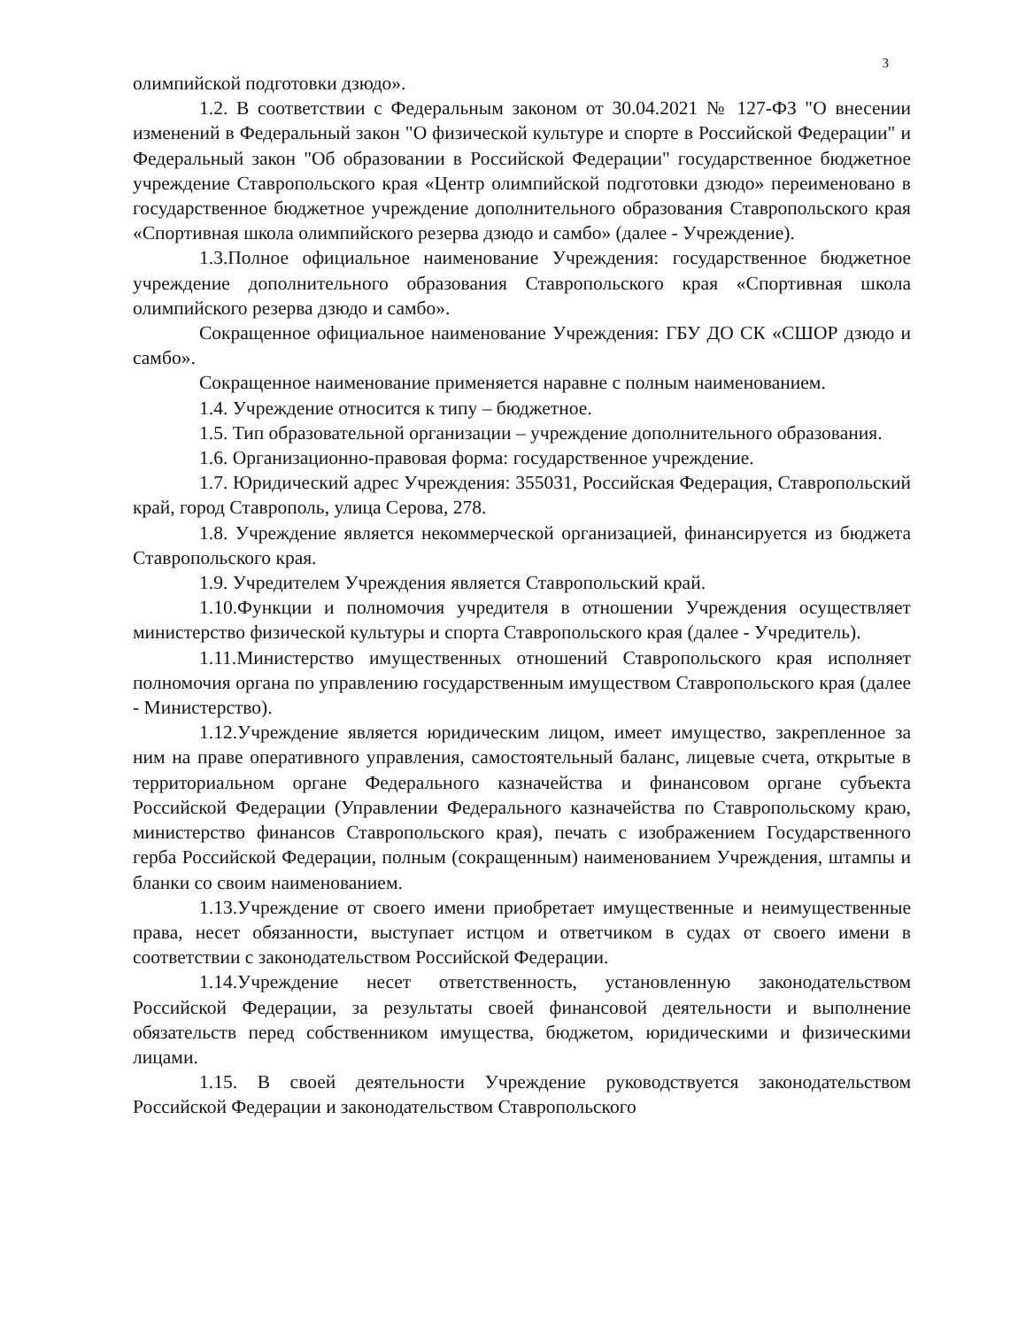3
олимпийской подготовки дзюдо».
1.2. В соответствии с Федеральным законом от 30.04.2021 № 127-ФЗ "О внесении изменений в Федеральный закон "О физической культуре и спорте в Российской Федерации" и Федеральный закон "Об образовании в Российской Федерации" государственное бюджетное учреждение Ставропольского края «Центр олимпийской подготовки дзюдо» переименовано в государственное бюджетное учреждение дополнительного образования Ставропольского края «Спортивная школа олимпийского резерва дзюдо и самбо» (далее - Учреждение).
1.3.Полное официальное наименование Учреждения: государственное бюджетное учреждение дополнительного образования Ставропольского края «Спортивная школа олимпийского резерва дзюдо и самбо».
Сокращенное официальное наименование Учреждения: ГБУ ДО СК «СШОР дзюдо и самбо».
Сокращенное наименование применяется наравне с полным наименованием.
1.4. Учреждение относится к типу – бюджетное.
1.5. Тип образовательной организации – учреждение дополнительного образования.
1.6. Организационно-правовая форма: государственное учреждение.
1.7. Юридический адрес Учреждения: 355031, Российская Федерация, Ставропольский край, город Ставрополь, улица Серова, 278.
1.8. Учреждение является некоммерческой организацией, финансируется из бюджета Ставропольского края.
1.9. Учредителем Учреждения является Ставропольский край.
1.10.Функции и полномочия учредителя в отношении Учреждения осуществляет министерство физической культуры и спорта Ставропольского края (далее - Учредитель).
1.11.Министерство имущественных отношений Ставропольского края исполняет полномочия органа по управлению государственным имуществом Ставропольского края (далее - Министерство).
1.12.Учреждение является юридическим лицом, имеет имущество, закрепленное за ним на праве оперативного управления, самостоятельный баланс, лицевые счета, открытые в территориальном органе Федерального казначейства и финансовом органе субъекта Российской Федерации (Управлении Федерального казначейства по Ставропольскому краю, министерство финансов Ставропольского края), печать с изображением Государственного герба Российской Федерации, полным (сокращенным) наименованием Учреждения, штампы и бланки со своим наименованием.
1.13.Учреждение от своего имени приобретает имущественные и неимущественные права, несет обязанности, выступает истцом и ответчиком в судах от своего имени в соответствии с законодательством Российской Федерации.
1.14.Учреждение несет ответственность, установленную законодательством Российской Федерации, за результаты своей финансовой деятельности и выполнение обязательств перед собственником имущества, бюджетом, юридическими и физическими лицами.
1.15. В своей деятельности Учреждение руководствуется законодательством Российской Федерации и законодательством Ставропольского